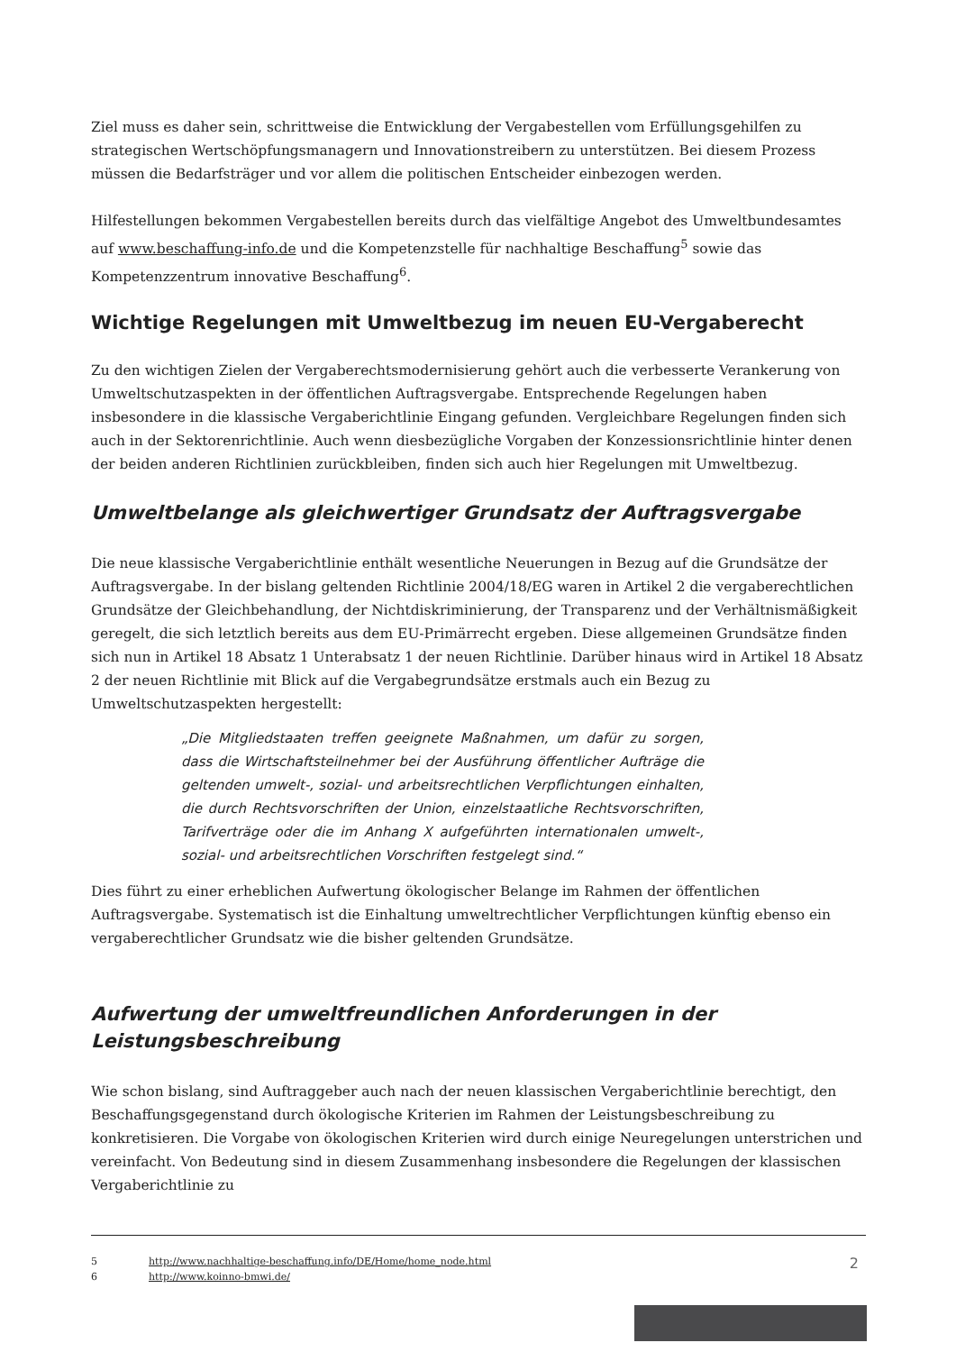Ziel muss es daher sein, schrittweise die Entwicklung der Vergabestellen vom Erfüllungsgehilfen zu strategischen Wertschöpfungsmanagern und Innovationstreibern zu unterstützen. Bei diesem Prozess müssen die Bedarfsträger und vor allem die politischen Entscheider einbezogen werden.
Hilfestellungen bekommen Vergabestellen bereits durch das vielfältige Angebot des Umweltbundesamtes auf www.beschaffung-info.de und die Kompetenzstelle für nachhaltige Beschaffung<sup>5</sup> sowie das Kompetenzzentrum innovative Beschaffung<sup>6</sup>.
Wichtige Regelungen mit Umweltbezug im neuen EU-Vergaberecht
Zu den wichtigen Zielen der Vergaberechtsmodernisierung gehört auch die verbesserte Verankerung von Umweltschutzaspekten in der öffentlichen Auftragsvergabe. Entsprechende Regelungen haben insbesondere in die klassische Vergaberichtlinie Eingang gefunden. Vergleichbare Regelungen finden sich auch in der Sektorenrichtlinie. Auch wenn diesbezügliche Vorgaben der Konzessionsrichtlinie hinter denen der beiden anderen Richtlinien zurückbleiben, finden sich auch hier Regelungen mit Umweltbezug.
Umweltbelange als gleichwertiger Grundsatz der Auftragsvergabe
Die neue klassische Vergaberichtlinie enthält wesentliche Neuerungen in Bezug auf die Grundsätze der Auftragsvergabe. In der bislang geltenden Richtlinie 2004/18/EG waren in Artikel 2 die vergaberechtlichen Grundsätze der Gleichbehandlung, der Nichtdiskriminierung, der Transparenz und der Verhältnismäßigkeit geregelt, die sich letztlich bereits aus dem EU-Primärrecht ergeben. Diese allgemeinen Grundsätze finden sich nun in Artikel 18 Absatz 1 Unterabsatz 1 der neuen Richtlinie. Darüber hinaus wird in Artikel 18 Absatz 2 der neuen Richtlinie mit Blick auf die Vergabegrundsätze erstmals auch ein Bezug zu Umweltschutzaspekten hergestellt:
„Die Mitgliedstaaten treffen geeignete Maßnahmen, um dafür zu sorgen, dass die Wirtschaftsteilnehmer bei der Ausführung öffentlicher Aufträge die geltenden umwelt-, sozial- und arbeitsrechtlichen Verpflichtungen einhalten, die durch Rechtsvorschriften der Union, einzelstaatliche Rechtsvorschriften, Tarifverträge oder die im Anhang X aufgeführten internationalen umwelt-, sozial- und arbeitsrechtlichen Vorschriften festgelegt sind.“
Dies führt zu einer erheblichen Aufwertung ökologischer Belange im Rahmen der öffentlichen Auftragsvergabe. Systematisch ist die Einhaltung umweltrechtlicher Verpflichtungen künftig ebenso ein vergaberechtlicher Grundsatz wie die bisher geltenden Grundsätze.
Aufwertung der umweltfreundlichen Anforderungen in der Leistungsbeschreibung
Wie schon bislang, sind Auftraggeber auch nach der neuen klassischen Vergaberichtlinie berechtigt, den Beschaffungsgegenstand durch ökologische Kriterien im Rahmen der Leistungsbeschreibung zu konkretisieren. Die Vorgabe von ökologischen Kriterien wird durch einige Neuregelungen unterstrichen und vereinfacht. Von Bedeutung sind in diesem Zusammenhang insbesondere die Regelungen der klassischen Vergaberichtlinie zu
5 http://www.nachhaltige-beschaffung.info/DE/Home/home_node.html
6 http://www.koinno-bmwi.de/
2